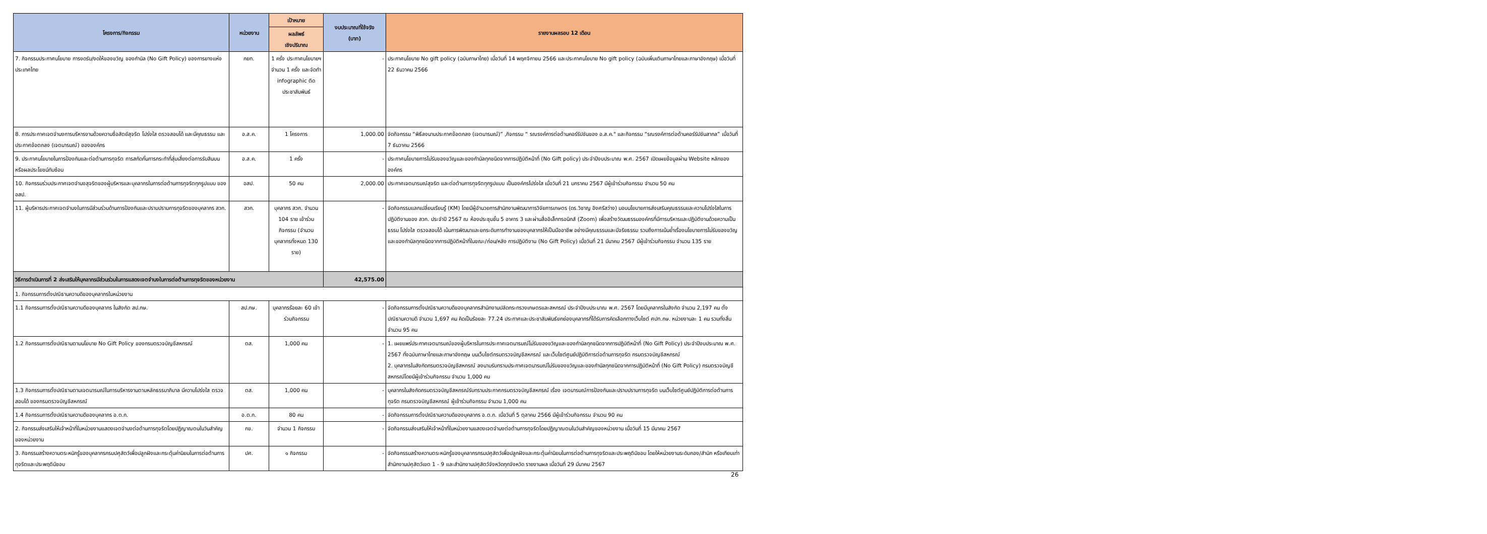| โครงการ/กิจกรรม | หน่วยงาน | เป้าหมาย | งบประมาณที่ใช้จริง (บาท) | รายงานผลรอบ 12 เดือน |
| --- | --- | --- | --- | --- |
| | | ผลลัพธ์ เชิงปริมาณ | | |
| 7. กิจกรรมประกาศนโยบาย การงดรับ/งดให้ของขวัญ ของกำนัล (No Gift Policy) ของการยางแห่งประเทศไทย | กยท. | 1 ครั้ง ประกาศนโยบายฯ จำนวน 1 ครั้ง และจัดทำ infographic ติดประชาสัมพันธ์ | - | ประกาศนโยบาย No gift policy (ฉบับภาษาไทย) เมื่อวันที่ 14 พฤศจิกายน 2566 และประกาศนโยบาย No gift policy (ฉบับเพิ่มเติมภาษาไทยและภาษาอังกฤษ) เมื่อวันที่ 22 ธันวาคม 2566 |
| 8. การประกาศเจตจำนงการบริหารงานด้วยความซื่อสัตย์สุจริต โปร่งใส ตรวจสอบได้ และมีคุณธรรม และประกาศข้อตกลง (เจตนารมณ์) ขององค์กร | อ.ส.ค. | 1 โครงการ | 1,000.00 | จัดกิจกรรม “พิธีลงนามประกาศข้อตกลง (เจตนารมณ์)” ,กิจกรรม “ รณรงค์การต่อต้านคอร์รัปชันของ อ.ส.ค." และกิจกรรม “รณรงค์การต่อต้านคอร์รัปชันสากล” เมื่อวันที่ 7 ธันวาคม 2566 |
| 9. ประกาศนโยบายในการป้องกันและต่อต้านการทุจริต การสกัดกั้นการกระทำที่สุ่มเสี่ยงต่อการรับสินบนหรือผลประโยชน์ทับซ้อน | อ.ส.ค. | 1 ครั้ง | - | ประกาศนโยบายการไม่รับของขวัญและของกำนัลทุกชนิดจากการปฏิบัติหน้าที่ (No Gift policy) ประจำปีงบประมาณ พ.ศ. 2567 เปิดเผยข้อมูลผ่าน Website หลักขององค์กร |
| 10. กิจกรรมร่วมประกาศเจตจำนงสุจริตของผู้บริหารและบุคลากรในการต่อต้านการทุจริตทุกรูปแบบ ของ อสป. | อสป. | 50 คน | 2,000.00 | ประกาศเจตนารมณ์สุจริต และต่อต้านการทุจริตทุกรูปแบบ เป็นองค์กรโปร่งใส เมื่อวันที่ 21 มกราคม 2567 มีผู้เข้าร่วมกิจกรรม จำนวน 50 คน |
| 11. ผู้บริหารประกาศเจตจำนงในการมีส่วนร่วมด้านการป้องกันและปราบปรามการทุจริตของบุคลากร สวก. | สวก. | บุคลากร สวก. จำนวน 104 ราย เข้าร่วมกิจกรรม (จำนวนบุคลากรทั้งหมด 130 ราย) | - | จัดกิจกรรมแลกเปลี่ยนเรียนรู้ (KM) โดยมีผู้อำนวยการสำนักงานพัฒนาการวิจัยการเกษตร (ดร.วิชาญ อิงศรีสว่าง) มอบนโยบายการส่งเสริมคุณธรรมและความโปร่งใสในการปฏิบัติงานของ สวก. ประจำปี 2567 ณ ห้องประชุมชั้น 5 อาคาร 3 และผ่านสื่ออิเล็กทรอนิกส์ (Zoom) เพื่อสร้างวัฒนธรรมองค์กรที่มีการบริหารและปฏิบัติงานด้วยความเป็นธรรม โปร่งใส ตรวจสอบได้ เน้นการพัฒนาและยกระดับการทำงานของบุคลากรให้เป็นมืออาชีพ อย่างมีคุณธรรมและมีจริยธรรม รวมถึงการเน้นย้ำเรื่องนโยบายการไม่รับของขวัญและของกำนัลทุกชนิดจากการปฏิบัติหน้าที่ในขณะ/ก่อน/หลัง การปฏิบัติงาน (No Gift Policy) เมื่อวันที่ 21 มีนาคม 2567 มีผู้เข้าร่วมกิจกรรม จำนวน 135 ราย |
| วิธีการดำเนินการที่ 2 ส่งเสริมให้บุคลากรมีส่วนร่วมในการแสดงเจตจำนงในการต่อต้านการทุจริตของหน่วยงาน | | | 42,575.00 | |
| 1. กิจกรรมการตั้งปณิธานความดีของบุคลากรในหน่วยงาน | | | | |
| 1.1 กิจกรรมการตั้งปณิธานความดีของบุคลากร ในสังกัด สป.กษ. | สป.กษ. | บุคลากรร้อยละ 60 เข้าร่วมกิจกรรม | - | จัดกิจกรรมการตั้งปณิธานความดีของบุคลากรสำนักงานปลัดกระทรวงเกษตรและสหกรณ์ ประจำปีงบประมาณ พ.ศ. 2567 โดยมีบุคลากรในสังกัด จำนวน 2,197 คน ตั้งปณิธานความดี จำนวน 1,697 คน คิดเป็นร้อยละ 77.24 ประกาศและประชาสัมพันธ์ยกย่องบุคลากรที่ได้รับการคัดเลือกทางเว็บไซต์ ศปท.กษ. หน่วยงานละ 1 คน รวมทั้งสิ้นจำนวน 95 คน |
| 1.2 กิจกรรมการตั้งปณิธานตามนโยบาย No Gift Policy ของกรมตรวจบัญชีสหกรณ์ | ตส. | 1,000 คน | - | 1. เผยแพร่ประกาศเจตนารมณ์ของผู้บริหารในการประกาศเจตนารมณ์ไม่รับของขวัญและของกำนัลทุกชนิดจากการปฏิบัติหน้าที่ (No Gift Policy) ประจำปีงบประมาณ พ.ศ. 2567 ทั้งฉบับภาษาไทยและภาษาอังกฤษ บนเว็บไซต์กรมตรวจบัญชีสหกรณ์ และเว็บไซต์ศูนย์ปฏิบัติการต่อต้านการทุจริต กรมตรวจบัญชีสหกรณ์ 2. บุคลากรในสังกัดกรมตรวจบัญชีสหกรณ์ ลงนามรับทราบประกาศเจตนารมณ์ไม่รับของขวัญและของกำนัลทุกชนิดจากการปฏิบัติหน้าที่ (No Gift Policy) กรมตรวจบัญชีสหกรณ์โดยมีผู้เข้าร่วมกิจกรรม จำนวน 1,000 คน |
| 1.3 กิจกรรมการตั้งปณิธานตามเจตนารมณ์ในการบริหารงานตามหลักธรรมาภิบาล มีความโปร่งใส ตรวจสอบได้ ของกรมตรวจบัญชีสหกรณ์ | ตส. | 1,000 คน | - | บุคลากรในสังกัดกรมตรวจบัญชีสหกรณ์รับทราบประกาศกรมตรวจบัญชีสหกรณ์ เรื่อง เจตนารมณ์การป้องกันและปราบปรามการทุจริต บนเว็บไซต์ศูนย์ปฏิบัติการต่อต้านการทุจริต กรมตรวจบัญชีสหกรณ์ ผู้เข้าร่วมกิจกรรม จำนวน 1,000 คน |
| 1.4 กิจกรรมการตั้งปณิธานความดีของบุคลากร อ.ต.ก. | อ.ต.ก. | 80 คน | - | จัดกิจกรรมการตั้งปณิธานความดีของบุคลากร อ.ต.ก. เมื่อวันที่ 5 ตุลาคม 2566 มีผู้เข้าร่วมกิจกรรม จำนวน 90 คน |
| 2. กิจกรรมส่งเสริมให้เจ้าหน้าที่ในหน่วยงานแสดงเจตจำนงต่อต้านการทุจริตโดยปฏิญาณตนในวันสำคัญของหน่วยงาน | กข. | จำนวน 1 กิจกรรม | - | จัดกิจกรรมส่งเสริมให้เจ้าหน้าที่ในหน่วยงานแสดงเจตจำนงต่อต้านการทุจริตโดยปฏิญาณตนในวันสำคัญของหน่วยงาน เมื่อวันที่ 15 มีนาคม 2567 |
| 3. กิจกรรมสร้างความตระหนักรู้ของบุคลากรกรมปศุสัตว์เพื่อปลูกฝังและกระตุ้นค่านิยมในการต่อต้านการทุจริตและประพฤติมิชอบ | ปศ. | ๑ กิจกรรม | - | จัดกิจกรรมสร้างความตระหนักรู้ของบุคลากรกรมปศุสัตว์เพื่อปลูกฝังและกระตุ้นค่านิยมในการต่อต้านการทุจริตและประพฤติมิชอบ โดยให้หน่วยงานระดับกอง/สำนัก หรือเทียบเท่า สำนักงานปศุสัตว์เขต 1 - 9 และสำนักงานปศุสัตว์จังหวัดทุกจังหวัด รายงานผล เมื่อวันที่ 29 มีนาคม 2567 |
26